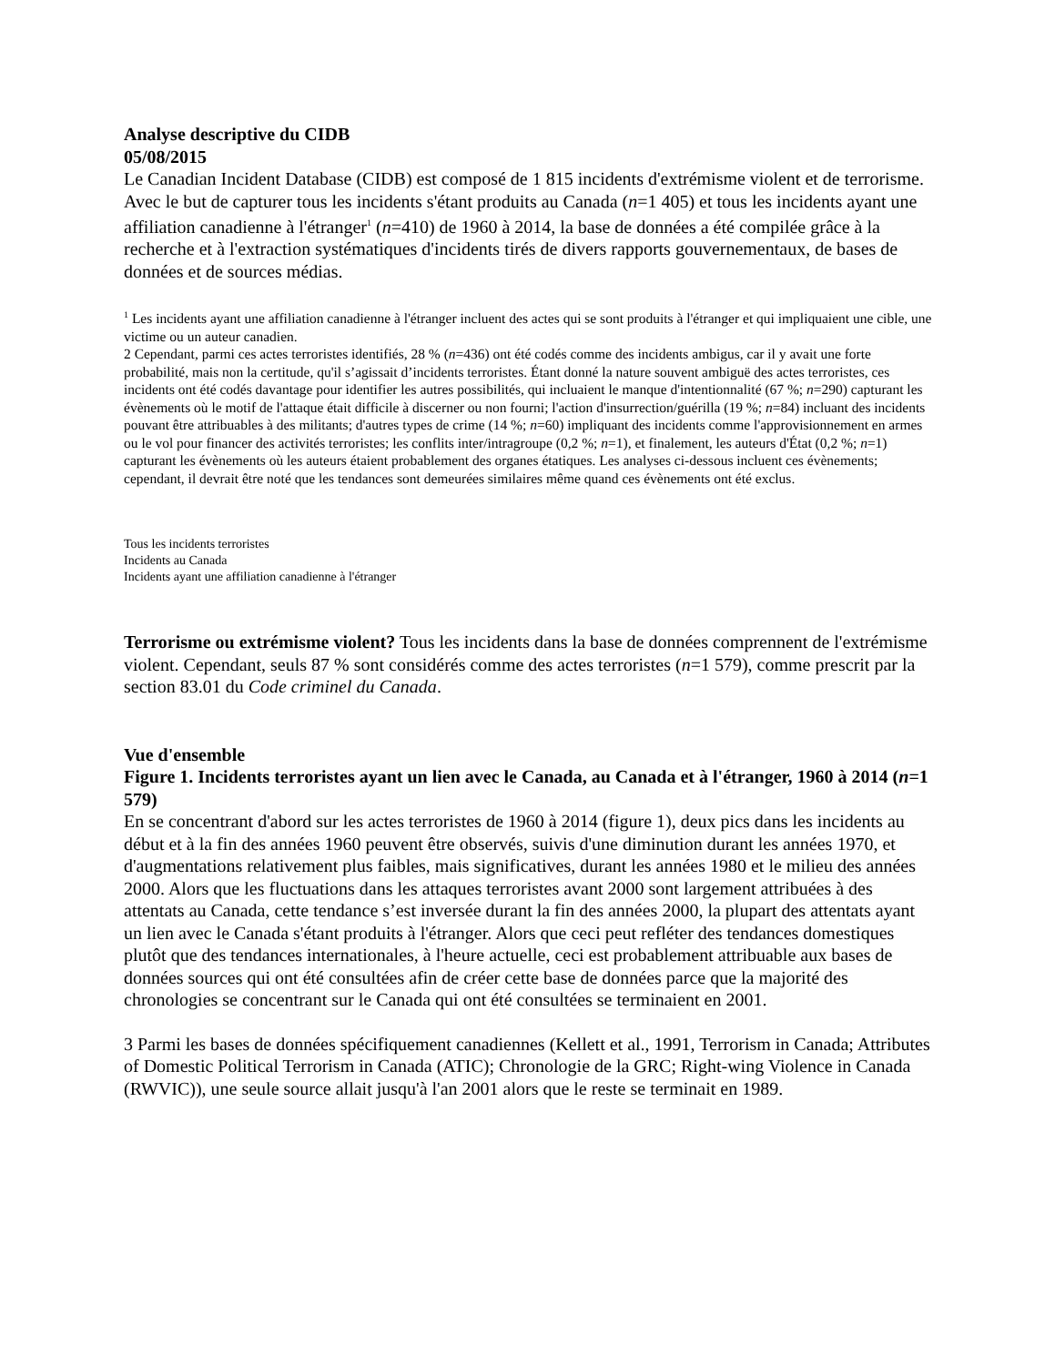Analyse descriptive du CIDB
05/08/2015
Le Canadian Incident Database (CIDB) est composé de 1 815 incidents d'extrémisme violent et de terrorisme. Avec le but de capturer tous les incidents s'étant produits au Canada (n=1 405) et tous les incidents ayant une affiliation canadienne à l'étranger<sup>1</sup> (n=410) de 1960 à 2014, la base de données a été compilée grâce à la recherche et à l'extraction systématiques d'incidents tirés de divers rapports gouvernementaux, de bases de données et de sources médias.
<sup>1</sup> Les incidents ayant une affiliation canadienne à l'étranger incluent des actes qui se sont produits à l'étranger et qui impliquaient une cible, une victime ou un auteur canadien.
2 Cependant, parmi ces actes terroristes identifiés, 28 % (n=436) ont été codés comme des incidents ambigus, car il y avait une forte probabilité, mais non la certitude, qu'il s’agissait d’incidents terroristes. Étant donné la nature souvent ambiguë des actes terroristes, ces incidents ont été codés davantage pour identifier les autres possibilités, qui incluaient le manque d'intentionnalité (67 %; n=290) capturant les évènements où le motif de l'attaque était difficile à discerner ou non fourni; l'action d'insurrection/guérilla (19 %; n=84) incluant des incidents pouvant être attribuables à des militants; d'autres types de crime (14 %; n=60) impliquant des incidents comme l'approvisionnement en armes ou le vol pour financer des activités terroristes; les conflits inter/intragroupe (0,2 %; n=1), et finalement, les auteurs d'État (0,2 %; n=1) capturant les évènements où les auteurs étaient probablement des organes étatiques. Les analyses ci-dessous incluent ces évènements; cependant, il devrait être noté que les tendances sont demeurées similaires même quand ces évènements ont été exclus.
Tous les incidents terroristes
Incidents au Canada
Incidents ayant une affiliation canadienne à l'étranger
Terrorisme ou extrémisme violent? Tous les incidents dans la base de données comprennent de l'extrémisme violent. Cependant, seuls 87 % sont considérés comme des actes terroristes (n=1 579), comme prescrit par la section 83.01 du Code criminel du Canada.
Vue d'ensemble
Figure 1. Incidents terroristes ayant un lien avec le Canada, au Canada et à l'étranger, 1960 à 2014 (n=1 579)
En se concentrant d'abord sur les actes terroristes de 1960 à 2014 (figure 1), deux pics dans les incidents au début et à la fin des années 1960 peuvent être observés, suivis d'une diminution durant les années 1970, et d'augmentations relativement plus faibles, mais significatives, durant les années 1980 et le milieu des années 2000. Alors que les fluctuations dans les attaques terroristes avant 2000 sont largement attribuées à des attentats au Canada, cette tendance s’est inversée durant la fin des années 2000, la plupart des attentats ayant un lien avec le Canada s'étant produits à l'étranger. Alors que ceci peut refléter des tendances domestiques plutôt que des tendances internationales, à l'heure actuelle, ceci est probablement attribuable aux bases de données sources qui ont été consultées afin de créer cette base de données parce que la majorité des chronologies se concentrant sur le Canada qui ont été consultées se terminaient en 2001.
3 Parmi les bases de données spécifiquement canadiennes (Kellett et al., 1991, Terrorism in Canada; Attributes of Domestic Political Terrorism in Canada (ATIC); Chronologie de la GRC; Right-wing Violence in Canada (RWVIC)), une seule source allait jusqu'à l'an 2001 alors que le reste se terminait en 1989.